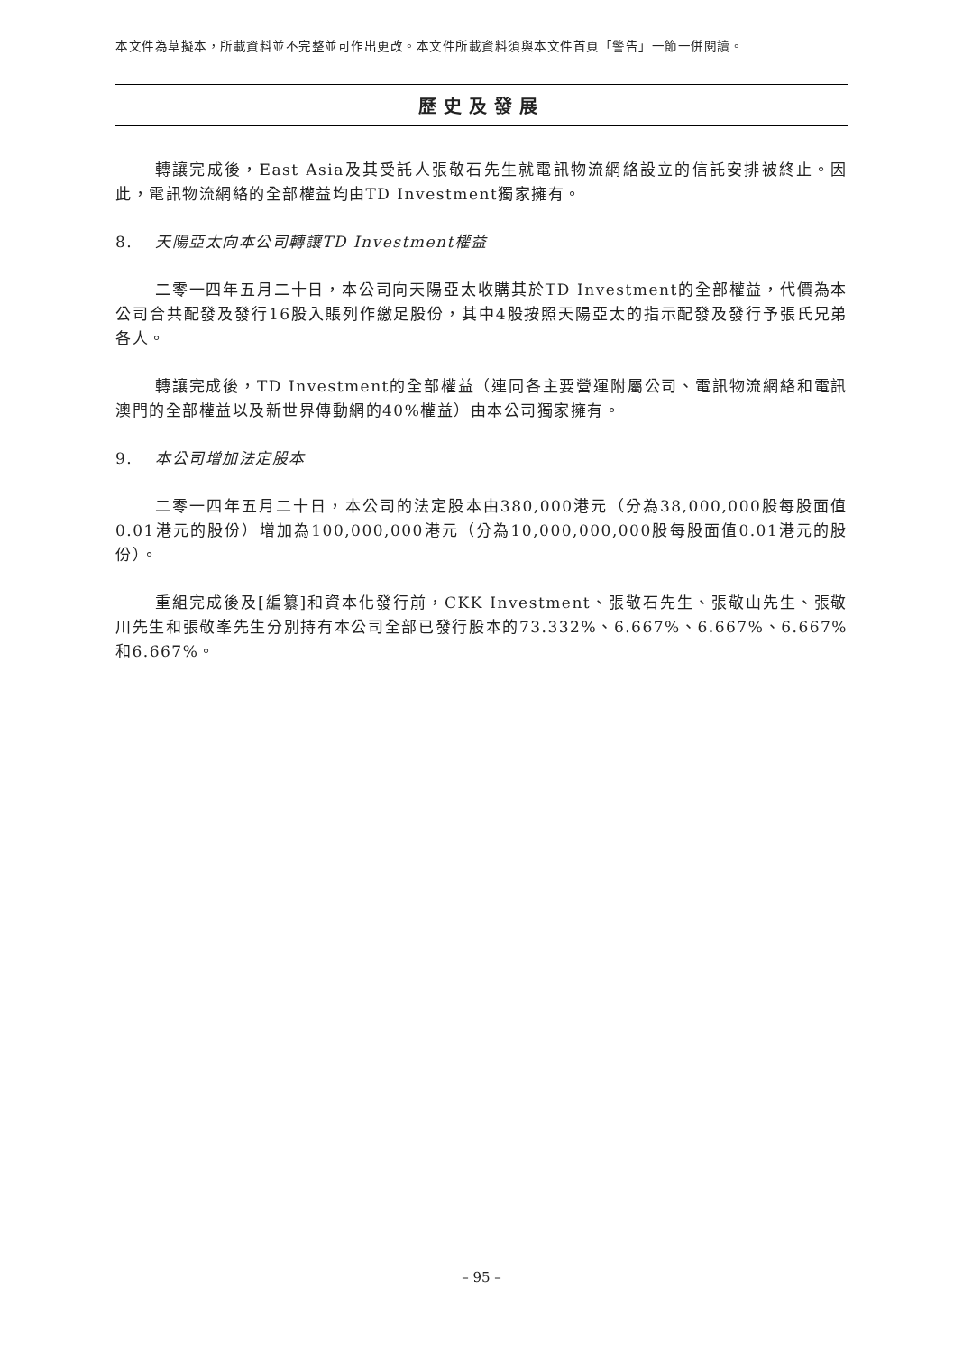本文件為草擬本，所載資料並不完整並可作出更改。本文件所載資料須與本文件首頁「警告」一節一併閱讀。
歷史及發展
轉讓完成後，East Asia及其受託人張敬石先生就電訊物流網絡設立的信託安排被終止。因此，電訊物流網絡的全部權益均由TD Investment獨家擁有。
8. 天陽亞太向本公司轉讓TD Investment權益
二零一四年五月二十日，本公司向天陽亞太收購其於TD Investment的全部權益，代價為本公司合共配發及發行16股入賬列作繳足股份，其中4股按照天陽亞太的指示配發及發行予張氏兄弟各人。
轉讓完成後，TD Investment的全部權益（連同各主要營運附屬公司、電訊物流網絡和電訊澳門的全部權益以及新世界傳動網的40%權益）由本公司獨家擁有。
9. 本公司增加法定股本
二零一四年五月二十日，本公司的法定股本由380,000港元（分為38,000,000股每股面值0.01港元的股份）增加為100,000,000港元（分為10,000,000,000股每股面值0.01港元的股份）。
重組完成後及[編纂]和資本化發行前，CKK Investment、張敬石先生、張敬山先生、張敬川先生和張敬峯先生分別持有本公司全部已發行股本的73.332%、6.667%、6.667%、6.667%和6.667%。
– 95 –